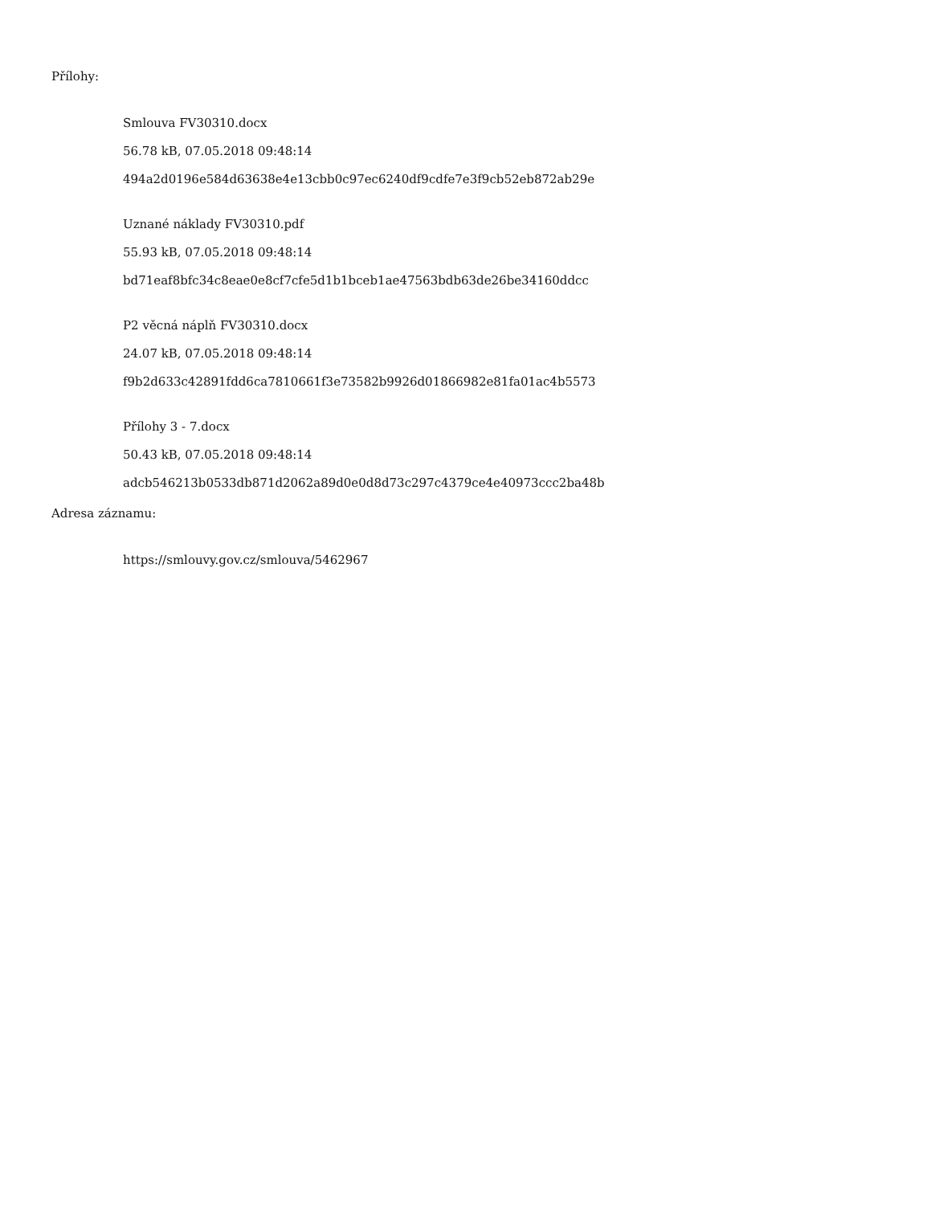Přílohy:
Smlouva FV30310.docx
56.78 kB, 07.05.2018 09:48:14
494a2d0196e584d63638e4e13cbb0c97ec6240df9cdfe7e3f9cb52eb872ab29e
Uznané náklady FV30310.pdf
55.93 kB, 07.05.2018 09:48:14
bd71eaf8bfc34c8eae0e8cf7cfe5d1b1bceb1ae47563bdb63de26be34160ddcc
P2 věcná náplň FV30310.docx
24.07 kB, 07.05.2018 09:48:14
f9b2d633c42891fdd6ca7810661f3e73582b9926d01866982e81fa01ac4b5573
Přílohy 3 - 7.docx
50.43 kB, 07.05.2018 09:48:14
adcb546213b0533db871d2062a89d0e0d8d73c297c4379ce4e40973ccc2ba48b
Adresa záznamu:
https://smlouvy.gov.cz/smlouva/5462967